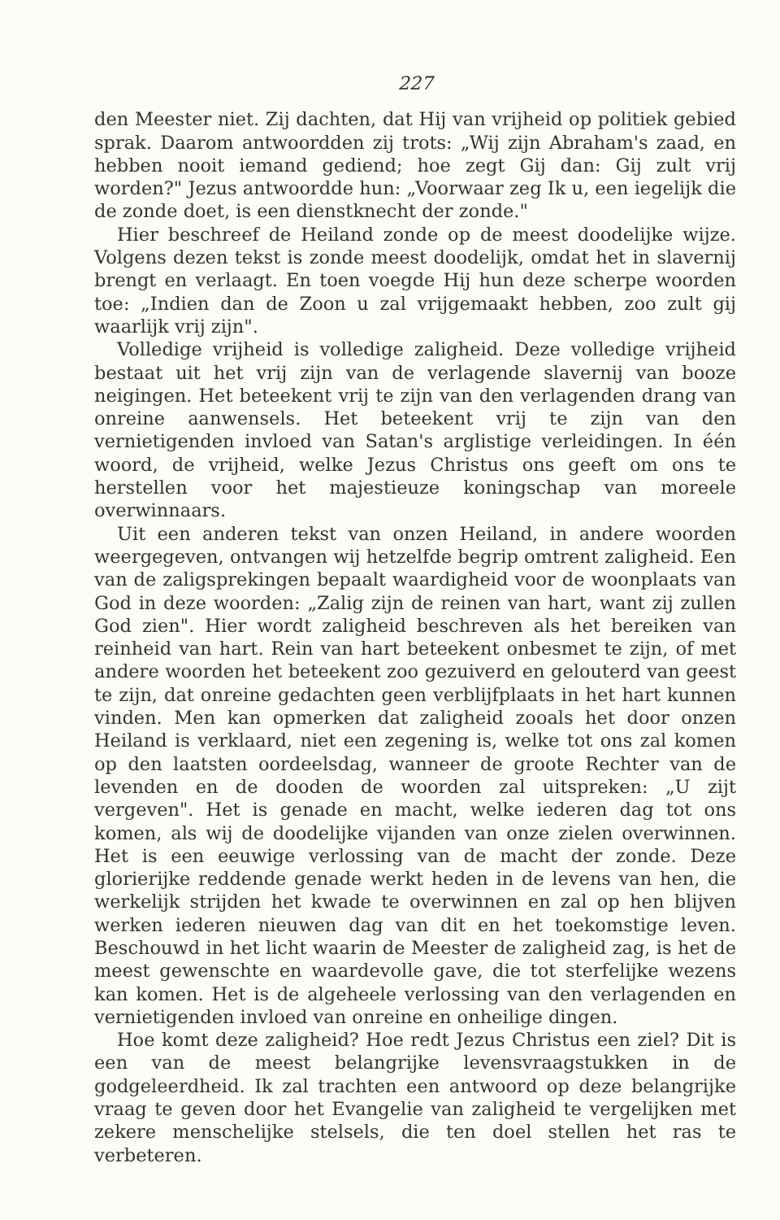227
den Meester niet. Zij dachten, dat Hij van vrijheid op politiek gebied sprak. Daarom antwoordden zij trots: „Wij zijn Abraham's zaad, en hebben nooit iemand gediend; hoe zegt Gij dan: Gij zult vrij worden?" Jezus antwoordde hun: „Voorwaar zeg Ik u, een iegelijk die de zonde doet, is een dienstknecht der zonde."
Hier beschreef de Heiland zonde op de meest doodelijke wijze. Volgens dezen tekst is zonde meest doodelijk, omdat het in slavernij brengt en verlaagt. En toen voegde Hij hun deze scherpe woorden toe: „Indien dan de Zoon u zal vrijgemaakt hebben, zoo zult gij waarlijk vrij zijn".
Volledige vrijheid is volledige zaligheid. Deze volledige vrijheid bestaat uit het vrij zijn van de verlagende slavernij van booze neigingen. Het beteekent vrij te zijn van den verlagenden drang van onreine aanwensels. Het beteekent vrij te zijn van den vernietigenden invloed van Satan's arglistige verleidingen. In één woord, de vrijheid, welke Jezus Christus ons geeft om ons te herstellen voor het majestieuze koningschap van moreele overwinnaars.
Uit een anderen tekst van onzen Heiland, in andere woorden weergegeven, ontvangen wij hetzelfde begrip omtrent zaligheid. Een van de zaligsprekingen bepaalt waardigheid voor de woonplaats van God in deze woorden: „Zalig zijn de reinen van hart, want zij zullen God zien". Hier wordt zaligheid beschreven als het bereiken van reinheid van hart. Rein van hart beteekent onbesmet te zijn, of met andere woorden het beteekent zoo gezuiverd en gelouterd van geest te zijn, dat onreine gedachten geen verblijfplaats in het hart kunnen vinden. Men kan opmerken dat zaligheid zooals het door onzen Heiland is verklaard, niet een zegening is, welke tot ons zal komen op den laatsten oordeelsdag, wanneer de groote Rechter van de levenden en de dooden de woorden zal uitspreken: „U zijt vergeven". Het is genade en macht, welke iederen dag tot ons komen, als wij de doodelijke vijanden van onze zielen overwinnen. Het is een eeuwige verlossing van de macht der zonde. Deze glorierijke reddende genade werkt heden in de levens van hen, die werkelijk strijden het kwade te overwinnen en zal op hen blijven werken iederen nieuwen dag van dit en het toekomstige leven. Beschouwd in het licht waarin de Meester de zaligheid zag, is het de meest gewenschte en waardevolle gave, die tot sterfelijke wezens kan komen. Het is de algeheele verlossing van den verlagenden en vernietigenden invloed van onreine en onheilige dingen.
Hoe komt deze zaligheid? Hoe redt Jezus Christus een ziel? Dit is een van de meest belangrijke levensvraagstukken in de godgeleerdheid. Ik zal trachten een antwoord op deze belangrijke vraag te geven door het Evangelie van zaligheid te vergelijken met zekere menschelijke stelsels, die ten doel stellen het ras te verbeteren.